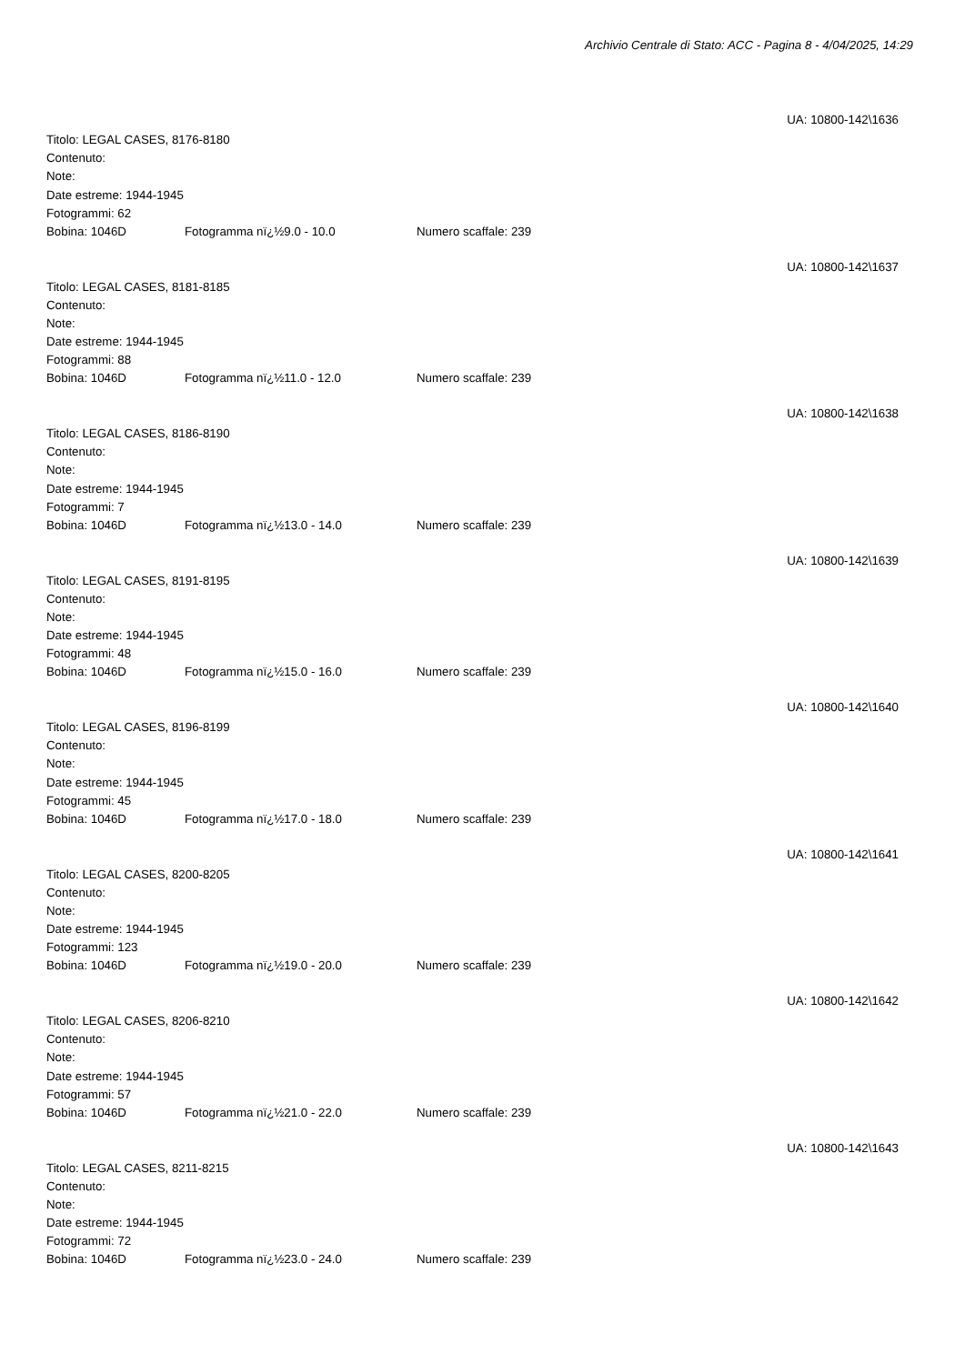Archivio Centrale di Stato: ACC - Pagina 8 - 4/04/2025, 14:29
UA: 10800-142\1636
Titolo: LEGAL CASES, 8176-8180
Contenuto:
Note:
Date estreme: 1944-1945
Fotogrammi: 62
Bobina: 1046D Fotogramma nï¿½9.0 - 10.0 Numero scaffale: 239
UA: 10800-142\1637
Titolo: LEGAL CASES, 8181-8185
Contenuto:
Note:
Date estreme: 1944-1945
Fotogrammi: 88
Bobina: 1046D Fotogramma nï¿½11.0 - 12.0 Numero scaffale: 239
UA: 10800-142\1638
Titolo: LEGAL CASES, 8186-8190
Contenuto:
Note:
Date estreme: 1944-1945
Fotogrammi: 7
Bobina: 1046D Fotogramma nï¿½13.0 - 14.0 Numero scaffale: 239
UA: 10800-142\1639
Titolo: LEGAL CASES, 8191-8195
Contenuto:
Note:
Date estreme: 1944-1945
Fotogrammi: 48
Bobina: 1046D Fotogramma nï¿½15.0 - 16.0 Numero scaffale: 239
UA: 10800-142\1640
Titolo: LEGAL CASES, 8196-8199
Contenuto:
Note:
Date estreme: 1944-1945
Fotogrammi: 45
Bobina: 1046D Fotogramma nï¿½17.0 - 18.0 Numero scaffale: 239
UA: 10800-142\1641
Titolo: LEGAL CASES, 8200-8205
Contenuto:
Note:
Date estreme: 1944-1945
Fotogrammi: 123
Bobina: 1046D Fotogramma nï¿½19.0 - 20.0 Numero scaffale: 239
UA: 10800-142\1642
Titolo: LEGAL CASES, 8206-8210
Contenuto:
Note:
Date estreme: 1944-1945
Fotogrammi: 57
Bobina: 1046D Fotogramma nï¿½21.0 - 22.0 Numero scaffale: 239
UA: 10800-142\1643
Titolo: LEGAL CASES, 8211-8215
Contenuto:
Note:
Date estreme: 1944-1945
Fotogrammi: 72
Bobina: 1046D Fotogramma nï¿½23.0 - 24.0 Numero scaffale: 239